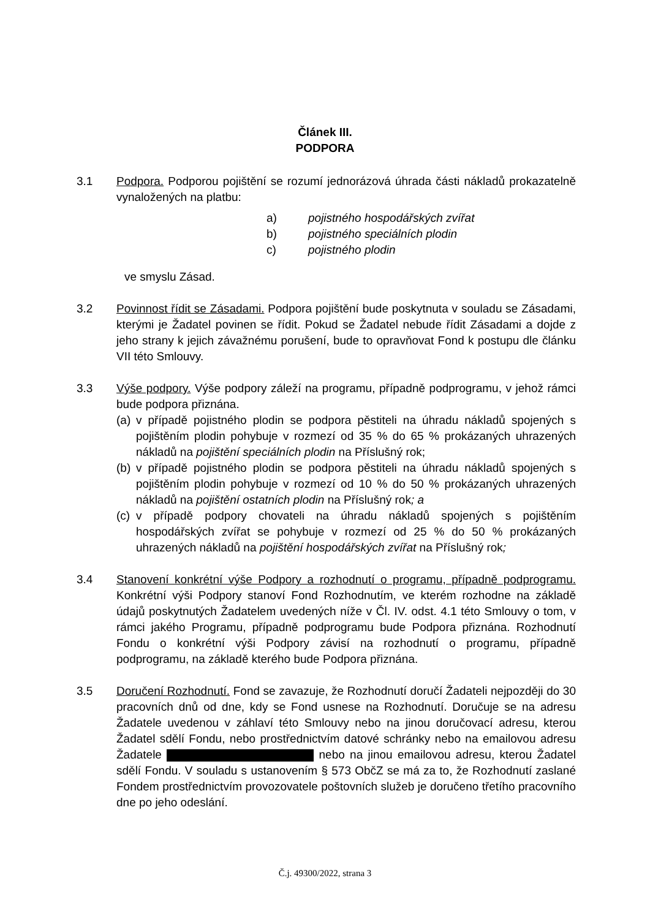Článek III.
PODPORA
3.1 Podpora. Podporou pojištění se rozumí jednorázová úhrada části nákladů prokazatelně vynaložených na platbu:
a) pojistného hospodářských zvířat
b) pojistného speciálních plodin
c) pojistného plodin
ve smyslu Zásad.
3.2 Povinnost řídit se Zásadami. Podpora pojištění bude poskytnuta v souladu se Zásadami, kterými je Žadatel povinen se řídit. Pokud se Žadatel nebude řídit Zásadami a dojde z jeho strany k jejich závažnému porušení, bude to opravňovat Fond k postupu dle článku VII této Smlouvy.
3.3 Výše podpory. Výše podpory záleží na programu, případně podprogramu, v jehož rámci bude podpora přiznána.
(a)
v případě pojistného plodin se podpora pěstiteli na úhradu nákladů spojených s pojištěním plodin pohybuje v rozmezí od 35 % do 65 % prokázaných uhrazených nákladů na pojištění speciálních plodin na Příslušný rok;
(b)
v případě pojistného plodin se podpora pěstiteli na úhradu nákladů spojených s pojištěním plodin pohybuje v rozmezí od 10 % do 50 % prokázaných uhrazených nákladů na pojištění ostatních plodin na Příslušný rok; a
(c)
v případě podpory chovateli na úhradu nákladů spojených s pojištěním hospodářských zvířat se pohybuje v rozmezí od 25 % do 50 % prokázaných uhrazených nákladů na pojištění hospodářských zvířat na Příslušný rok;
3.4 Stanovení konkrétní výše Podpory a rozhodnutí o programu, případně podprogramu. Konkrétní výši Podpory stanoví Fond Rozhodnutím, ve kterém rozhodne na základě údajů poskytnutých Žadatelem uvedených níže v Čl. IV. odst. 4.1 této Smlouvy o tom, v rámci jakého Programu, případně podprogramu bude Podpora přiznána. Rozhodnutí Fondu o konkrétní výši Podpory závisí na rozhodnutí o programu, případně podprogramu, na základě kterého bude Podpora přiznána.
3.5 Doručení Rozhodnutí. Fond se zavazuje, že Rozhodnutí doručí Žadateli nejpozději do 30 pracovních dnů od dne, kdy se Fond usnese na Rozhodnutí. Doručuje se na adresu Žadatele uvedenou v záhlaví této Smlouvy nebo na jinou doručovací adresu, kterou Žadatel sdělí Fondu, nebo prostřednictvím datové schránky nebo na emailovou adresu Žadatele nebo na jinou emailovou adresu, kterou Žadatel sdělí Fondu. V souladu s ustanovením § 573 ObčZ se má za to, že Rozhodnutí zaslané Fondem prostřednictvím provozovatele poštovních služeb je doručeno třetího pracovního dne po jeho odeslání.
Č.j. 49300/2022, strana 3